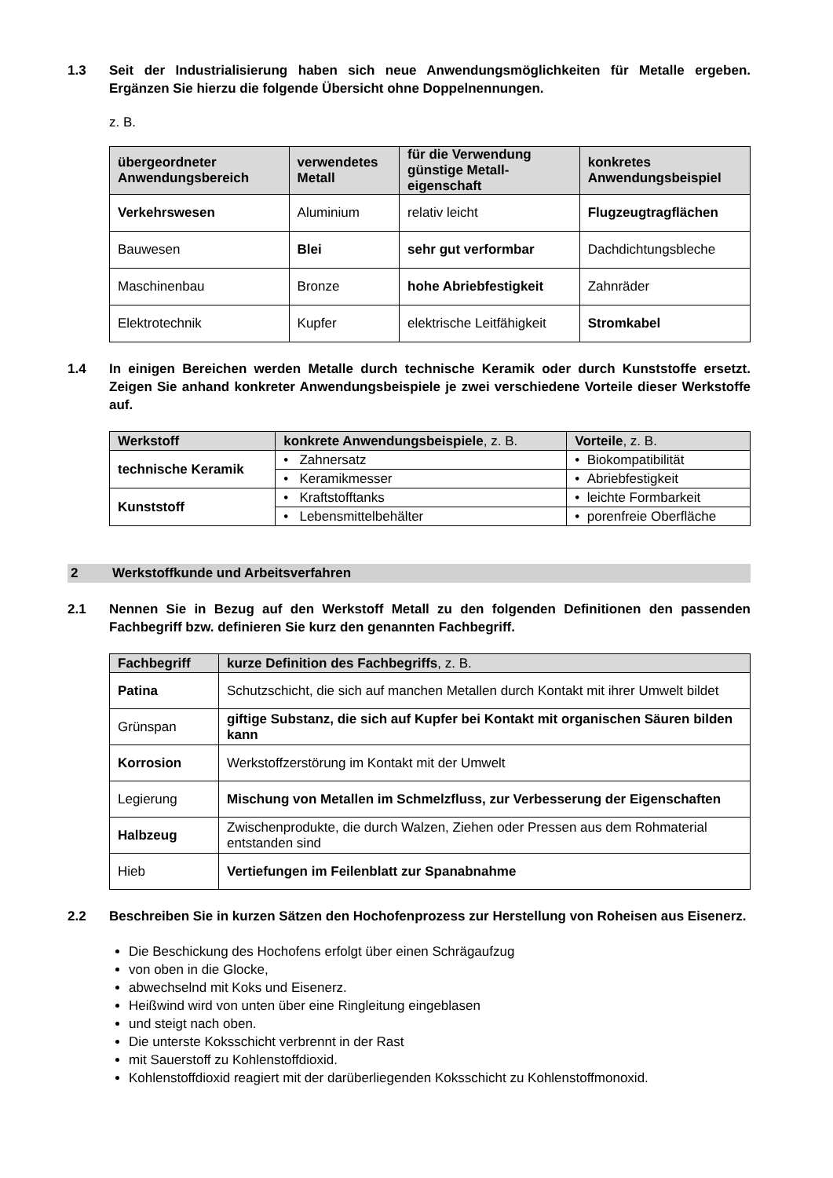1.3 Seit der Industrialisierung haben sich neue Anwendungsmöglichkeiten für Metalle ergeben. Ergänzen Sie hierzu die folgende Übersicht ohne Doppelnennungen.
z. B.
| übergeordneter Anwendungsbereich | verwendetes Metall | für die Verwendung günstige Metall-eigenschaft | konkretes Anwendungsbeispiel |
| --- | --- | --- | --- |
| Verkehrswesen | Aluminium | relativ leicht | Flugzeugtragflächen |
| Bauwesen | Blei | sehr gut verformbar | Dachdichtungsbleche |
| Maschinenbau | Bronze | hohe Abriebfestigkeit | Zahnräder |
| Elektrotechnik | Kupfer | elektrische Leitfähigkeit | Stromkabel |
1.4 In einigen Bereichen werden Metalle durch technische Keramik oder durch Kunststoffe ersetzt. Zeigen Sie anhand konkreter Anwendungsbeispiele je zwei verschiedene Vorteile dieser Werkstoffe auf.
| Werkstoff | konkrete Anwendungsbeispiele , z. B. | Vorteile , z. B. |
| --- | --- | --- |
| technische Keramik | • Zahnersatz | • Biokompatibilität |
| | • Keramikmesser | • Abriebfestigkeit |
| Kunststoff | • Kraftstofftanks | • leichte Formbarkeit |
| | • Lebensmittelbehälter | • porenfreie Oberfläche |
2 Werkstoffkunde und Arbeitsverfahren
2.1 Nennen Sie in Bezug auf den Werkstoff Metall zu den folgenden Definitionen den passenden Fachbegriff bzw. definieren Sie kurz den genannten Fachbegriff.
| Fachbegriff | kurze Definition des Fachbegriffs , z. B. |
| --- | --- |
| Patina | Schutzschicht, die sich auf manchen Metallen durch Kontakt mit ihrer Umwelt bildet |
| Grünspan | giftige Substanz, die sich auf Kupfer bei Kontakt mit organischen Säuren bilden kann |
| Korrosion | Werkstoffzerstörung im Kontakt mit der Umwelt |
| Legierung | Mischung von Metallen im Schmelzfluss, zur Verbesserung der Eigenschaften |
| Halbzeug | Zwischenprodukte, die durch Walzen, Ziehen oder Pressen aus dem Rohmaterial entstanden sind |
| Hieb | Vertiefungen im Feilenblatt zur Spanabnahme |
2.2 Beschreiben Sie in kurzen Sätzen den Hochofenprozess zur Herstellung von Roheisen aus Eisenerz.
Die Beschickung des Hochofens erfolgt über einen Schrägaufzug
von oben in die Glocke,
abwechselnd mit Koks und Eisenerz.
Heißwind wird von unten über eine Ringleitung eingeblasen
und steigt nach oben.
Die unterste Koksschicht verbrennt in der Rast
mit Sauerstoff zu Kohlenstoffdioxid.
Kohlenstoffdioxid reagiert mit der darüberliegenden Koksschicht zu Kohlenstoffmonoxid.